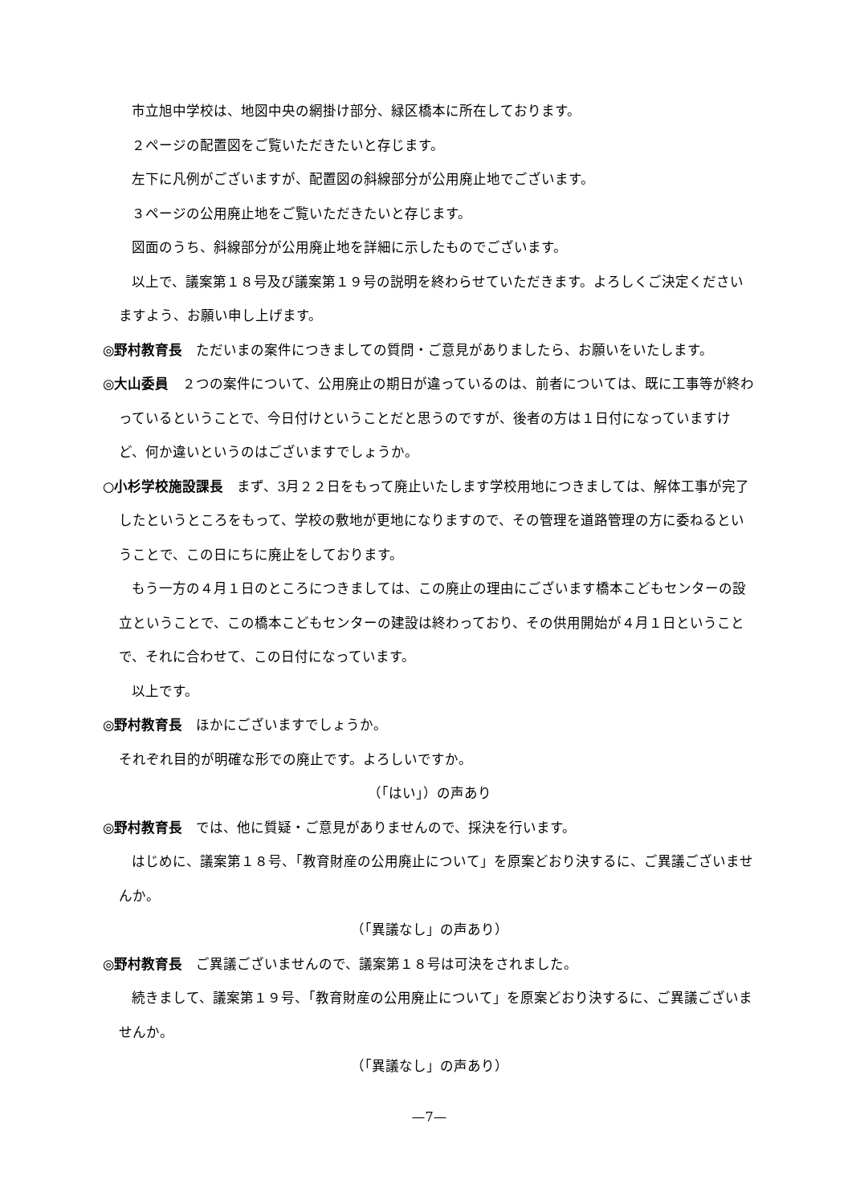市立旭中学校は、地図中央の網掛け部分、緑区橋本に所在しております。
２ページの配置図をご覧いただきたいと存じます。
左下に凡例がございますが、配置図の斜線部分が公用廃止地でございます。
３ページの公用廃止地をご覧いただきたいと存じます。
図面のうち、斜線部分が公用廃止地を詳細に示したものでございます。
以上で、議案第１８号及び議案第１９号の説明を終わらせていただきます。よろしくご決定くださいますよう、お願い申し上げます。
◎野村教育長　ただいまの案件につきましての質問・ご意見がありましたら、お願いをいたします。
◎大山委員　２つの案件について、公用廃止の期日が違っているのは、前者については、既に工事等が終わっているということで、今日付けということだと思うのですが、後者の方は１日付になっていますけど、何か違いというのはございますでしょうか。
○小杉学校施設課長　まず、3月２２日をもって廃止いたします学校用地につきましては、解体工事が完了したというところをもって、学校の敷地が更地になりますので、その管理を道路管理の方に委ねるということで、この日にちに廃止をしております。
もう一方の４月１日のところにつきましては、この廃止の理由にございます橋本こどもセンターの設立ということで、この橋本こどもセンターの建設は終わっており、その供用開始が４月１日ということで、それに合わせて、この日付になっています。
以上です。
◎野村教育長　ほかにございますでしょうか。
それぞれ目的が明確な形での廃止です。よろしいですか。
（「はい」）の声あり
◎野村教育長　では、他に質疑・ご意見がありませんので、採決を行います。
はじめに、議案第１８号、「教育財産の公用廃止について」を原案どおり決するに、ご異議ございませんか。
（「異議なし」の声あり）
◎野村教育長　ご異議ございませんので、議案第１８号は可決をされました。
続きまして、議案第１９号、「教育財産の公用廃止について」を原案どおり決するに、ご異議ございませんか。
（「異議なし」の声あり）
—7—